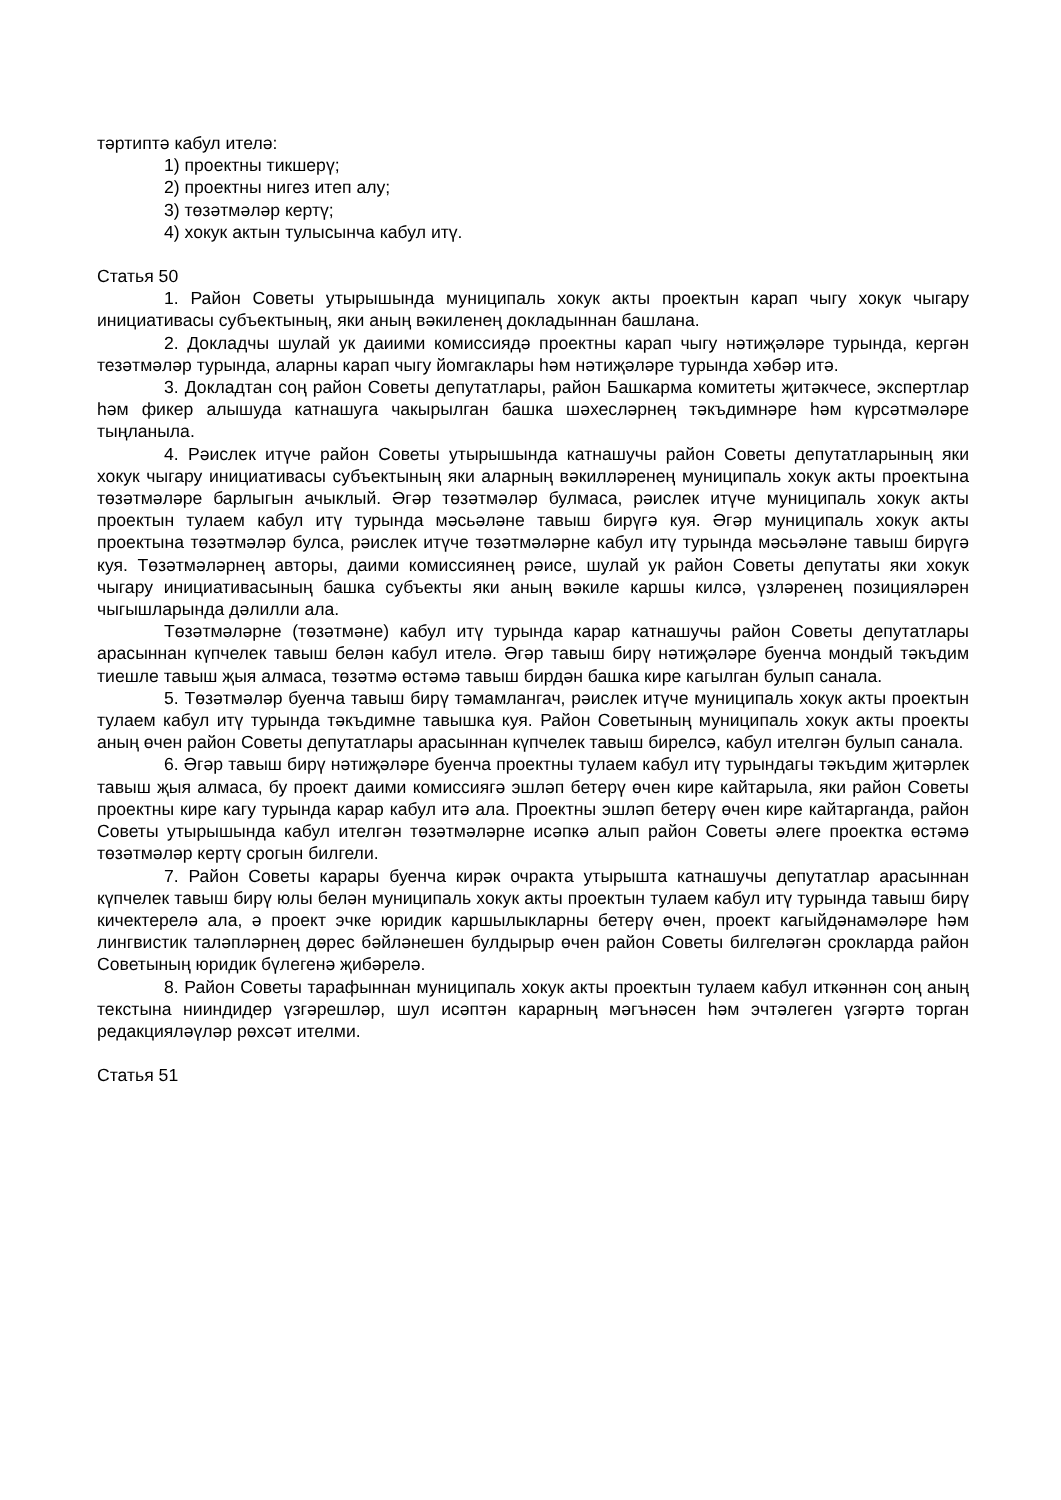тәртиптә кабул ителә:
1) проектны тикшерү;
2) проектны нигез итеп алу;
3) төзәтмәләр кертү;
4) хокук актын тулысынча кабул итү.
Статья 50
1. Район Советы утырышында муниципаль хокук акты проектын карап чыгу хокук чыгару инициативасы субъектының, яки аның вәкиленең докладыннан башлана.
2. Докладчы шулай ук даиими комиссиядә проектны карап чыгу нәтиҗәләре турында, кергән тезәтмәләр турында, аларны карап чыгу йомгаклары һәм нәтиҗәләре турында хәбәр итә.
3. Докладтан соң район Советы депутатлары, район Башкарма комитеты җитәкчесе, экспертлар һәм фикер алышуда катнашуга чакырылган башка шәхесләрнең тәкъдимнәре һәм күрсәтмәләре тыңланыла.
4. Рәислек итүче район Советы утырышында катнашучы район Советы депутатларының яки хокук чыгару инициативасы субъектының яки аларның вәкилләренең муниципаль хокук акты проектына төзәтмәләре барлыгын ачыклый. Әгәр төзәтмәләр булмаса, рәислек итүче муниципаль хокук акты проектын тулаем кабул итү турында мәсьәләне тавыш бирүгә куя. Әгәр муниципаль хокук акты проектына төзәтмәләр булса, рәислек итүче төзәтмәләрне кабул итү турында мәсьәләне тавыш бирүгә куя. Төзәтмәләрнең авторы, даими комиссиянең рәисе, шулай ук район Советы депутаты яки хокук чыгару инициативасының башка субъекты яки аның вәкиле каршы килсә, үзләренең позицияләрен чыгышларында дәлилли ала.
Төзәтмәләрне (төзәтмәне) кабул итү турында карар катнашучы район Советы депутатлары арасыннан күпчелек тавыш белән кабул ителә. Әгәр тавыш бирү нәтиҗәләре буенча мондый тәкъдим тиешле тавыш җыя алмаса, төзәтмә өстәмә тавыш бирдән башка кире кагылган булып санала.
5. Төзәтмәләр буенча тавыш бирү тәмамлангач, рәислек итүче муниципаль хокук акты проектын тулаем кабул итү турында тәкъдимне тавышка куя. Район Советының муниципаль хокук акты проекты аның өчен район Советы депутатлары арасыннан күпчелек тавыш бирелсә, кабул ителгән булып санала.
6. Әгәр тавыш бирү нәтиҗәләре буенча проектны тулаем кабул итү турындагы тәкъдим җитәрлек тавыш җыя алмаса, бу проект даими комиссиягә эшләп бетерү өчен кире кайтарыла, яки район Советы проектны кире кагу турында карар кабул итә ала. Проектны эшләп бетерү өчен кире кайтарганда, район Советы утырышында кабул ителгән төзәтмәләрне исәпкә алып район Советы әлеге проектка өстәмә төзәтмәләр кертү срогын билгели.
7. Район Советы карары буенча кирәк очракта утырышта катнашучы депутатлар арасыннан күпчелек тавыш бирү юлы белән муниципаль хокук акты проектын тулаем кабул итү турында тавыш бирү кичектерелә ала, ә проект эчке юридик каршылыкларны бетерү өчен, проект кагыйдәнамәләре һәм лингвистик таләпләрнең дөрес бәйләнешен булдырыр өчен район Советы билгеләгән срокларда район Советының юридик бүлегенә җибәрелә.
8. Район Советы тарафыннан муниципаль хокук акты проектын тулаем кабул иткәннән соң аның текстына нииндидер үзгәрешләр, шул исәптән карарның мәгънәсен һәм эчтәлеген үзгәртә торган редакцияләүләр рөхсәт ителми.
Статья 51